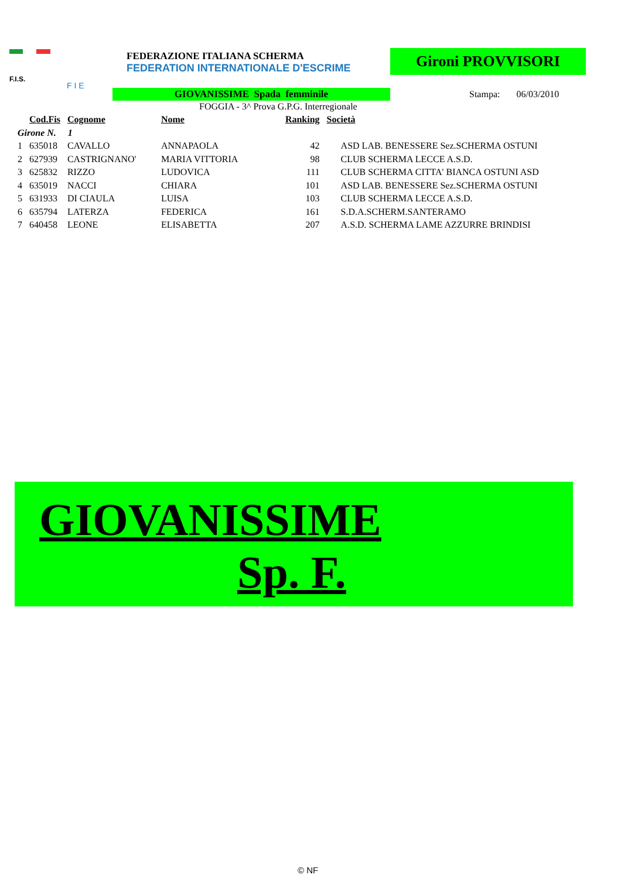F.I.S. F I E FEDERAZIONE ITALIANA SCHERMA
FEDERATION INTERNATIONALE D'ESCRIME
Gironi PROVVISORI
GIOVANISSIME Spada femminile Stampa: 06/03/2010
FOGGIA - 3^ Prova G.P.G. Interregionale
| | Cod.Fis | Cognome | Nome | Ranking | Società |
| --- | --- | --- | --- | --- | --- |
| Girone N. 1 | | | | | |
| 1 | 635018 | CAVALLO | ANNAPAOLA | 42 | ASD LAB. BENESSERE Sez.SCHERMA OSTUNI |
| 2 | 627939 | CASTRIGNANO' | MARIA VITTORIA | 98 | CLUB SCHERMA LECCE A.S.D. |
| 3 | 625832 | RIZZO | LUDOVICA | 111 | CLUB SCHERMA CITTA' BIANCA OSTUNI ASD |
| 4 | 635019 | NACCI | CHIARA | 101 | ASD LAB. BENESSERE Sez.SCHERMA OSTUNI |
| 5 | 631933 | DI CIAULA | LUISA | 103 | CLUB SCHERMA LECCE A.S.D. |
| 6 | 635794 | LATERZA | FEDERICA | 161 | S.D.A.SCHERM.SANTERAMO |
| 7 | 640458 | LEONE | ELISABETTA | 207 | A.S.D. SCHERMA LAME AZZURRE BRINDISI |
GIOVANISSIME
Sp. F.
© NF